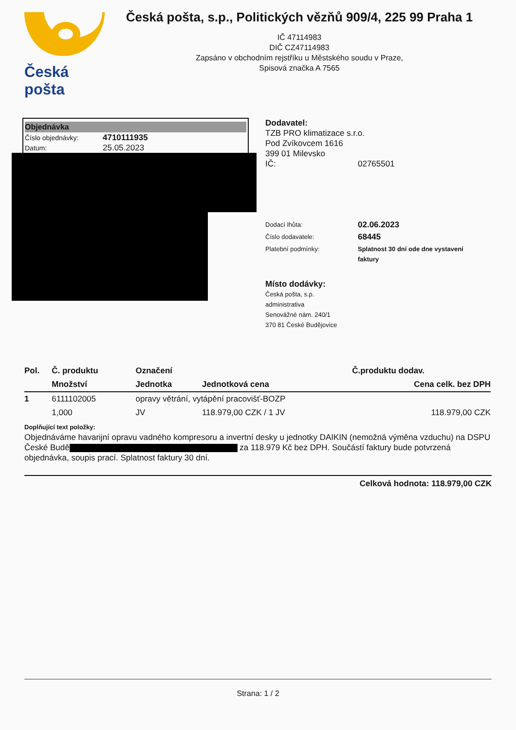Česká pošta
Česká pošta, s.p., Politických vězňů 909/4, 225 99 Praha 1
IČ 47114983
DIČ CZ47114983
Zapsáno v obchodním rejstříku u Městského soudu v Praze,
Spisová značka A 7565
Objednávka
Číslo objednávky: 4710111935
Datum: 25.05.2023
Dodavatel:
TZB PRO klimatizace s.r.o.
Pod Zvíkovcem 1616
399 01 Milevsko
IČ: 02765501
Dodací lhůta: 02.06.2023
Číslo dodavatele: 68445
Platební podmínky: Splatnost 30 dní ode dne vystavení faktury
Místo dodávky:
Česká pošta, s.p.
administrativa
Senovážné nám. 240/1
370 81 České Budějovice
| Pol. | Č. produktu | Označení | | Č.produktu dodav. |
| --- | --- | --- | --- | --- |
| | Množství | Jednotka | Jednotková cena | Cena celk. bez DPH |
| 1 | 6111102005 | opravy větrání, vytápění pracovišť-BOZP | | |
| | 1,000 | JV | 118.979,00 CZK / 1 JV | 118.979,00 CZK |
Doplňující text položky:
Objednáváme havarijní opravu vadného kompresoru a invertní desky u jednotky DAIKIN (nemožná výměna vzduchu) na DSPU České Budě za 118.979 Kč bez DPH. Součástí faktury bude potvrzená objednávka, soupis prací. Splatnost faktury 30 dní.
Celková hodnota: 118.979,00 CZK
Strana: 1 / 2